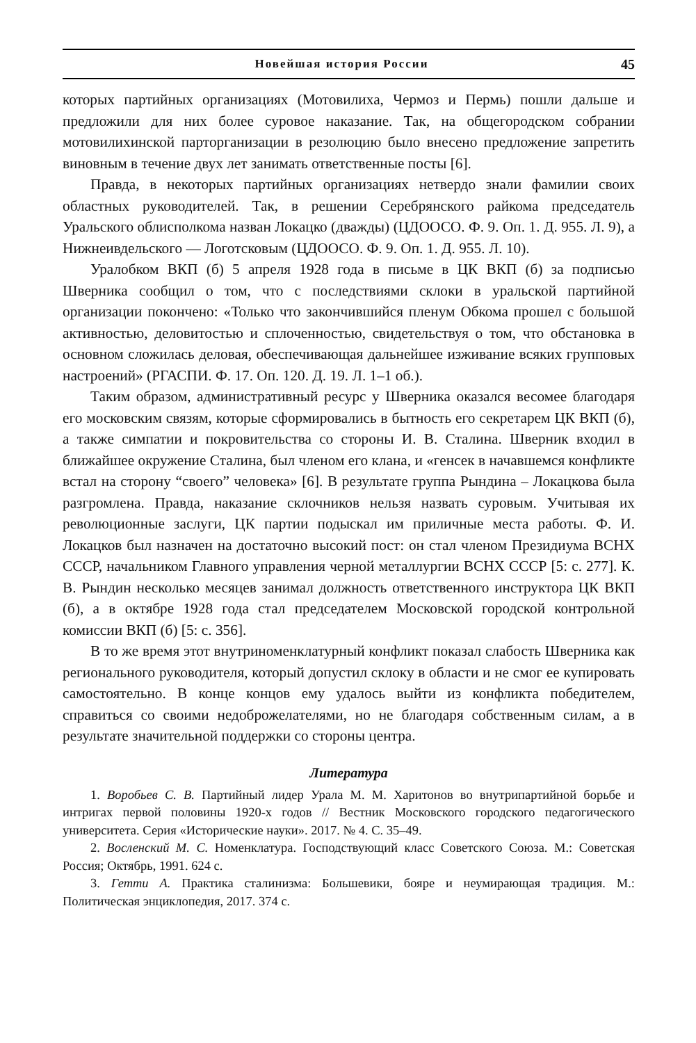Новейшая история России 45
которых партийных организациях (Мотовилиха, Чермоз и Пермь) пошли дальше и предложили для них более суровое наказание. Так, на общегородском собрании мотовилихинской парторганизации в резолюцию было внесено предложение запретить виновным в течение двух лет занимать ответственные посты [6].
Правда, в некоторых партийных организациях нетвердо знали фамилии своих областных руководителей. Так, в решении Серебрянского райкома председатель Уральского облисполкома назван Локацко (дважды) (ЦДООСО. Ф. 9. Оп. 1. Д. 955. Л. 9), а Нижнеивдельского — Логотсковым (ЦДООСО. Ф. 9. Оп. 1. Д. 955. Л. 10).
Уралобком ВКП (б) 5 апреля 1928 года в письме в ЦК ВКП (б) за подписью Шверника сообщил о том, что с последствиями склоки в уральской партийной организации покончено: «Только что закончившийся пленум Обкома прошел с большой активностью, деловитостью и сплоченностью, свидетельствуя о том, что обстановка в основном сложилась деловая, обеспечивающая дальнейшее изживание всяких групповых настроений» (РГАСПИ. Ф. 17. Оп. 120. Д. 19. Л. 1–1 об.).
Таким образом, административный ресурс у Шверника оказался весомее благодаря его московским связям, которые сформировались в бытность его секретарем ЦК ВКП (б), а также симпатии и покровительства со стороны И. В. Сталина. Шверник входил в ближайшее окружение Сталина, был членом его клана, и «генсек в начавшемся конфликте встал на сторону “своего” человека» [6]. В результате группа Рындина – Локацкова была разгромлена. Правда, наказание склочников нельзя назвать суровым. Учитывая их революционные заслуги, ЦК партии подыскал им приличные места работы. Ф. И. Локацков был назначен на достаточно высокий пост: он стал членом Президиума ВСНХ СССР, начальником Главного управления черной металлургии ВСНХ СССР [5: с. 277]. К. В. Рындин несколько месяцев занимал должность ответственного инструктора ЦК ВКП (б), а в октябре 1928 года стал председателем Московской городской контрольной комиссии ВКП (б) [5: с. 356].
В то же время этот внутриноменклатурный конфликт показал слабость Шверника как регионального руководителя, который допустил склоку в области и не смог ее купировать самостоятельно. В конце концов ему удалось выйти из конфликта победителем, справиться со своими недоброжелателями, но не благодаря собственным силам, а в результате значительной поддержки со стороны центра.
Литература
1. Воробьев С. В. Партийный лидер Урала М. М. Харитонов во внутрипартийной борьбе и интригах первой половины 1920-х годов // Вестник Московского городского педагогического университета. Серия «Исторические науки». 2017. № 4. С. 35–49.
2. Восленский М. С. Номенклатура. Господствующий класс Советского Союза. М.: Советская Россия; Октябрь, 1991. 624 с.
3. Гетти А. Практика сталинизма: Большевики, бояре и неумирающая традиция. М.: Политическая энциклопедия, 2017. 374 с.